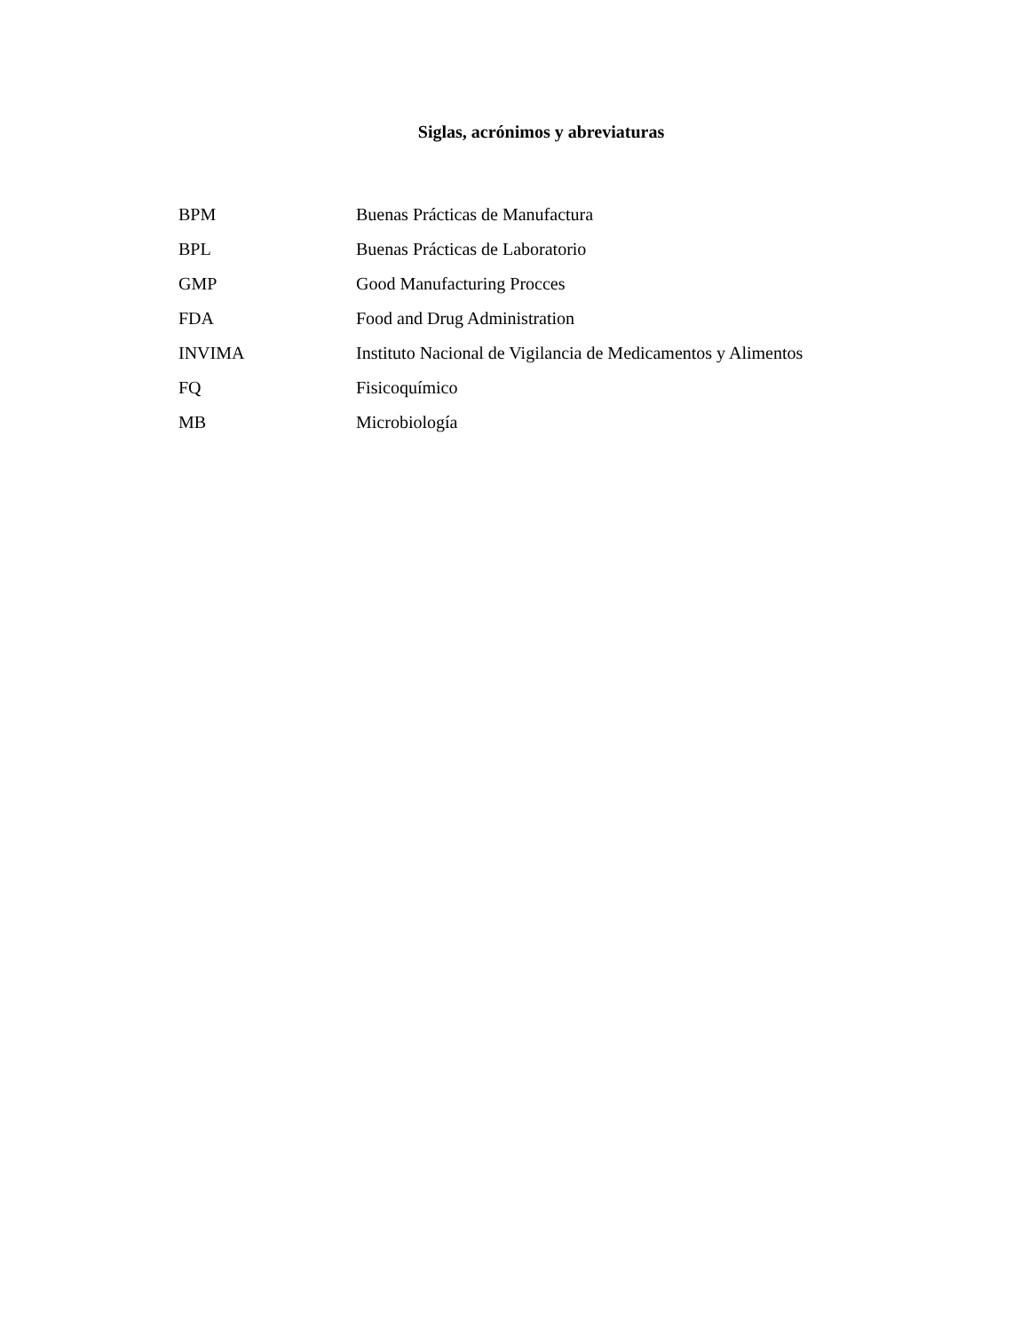Siglas, acrónimos y abreviaturas
BPM Buenas Prácticas de Manufactura
BPL Buenas Prácticas de Laboratorio
GMP Good Manufacturing Procces
FDA Food and Drug Administration
INVIMA Instituto Nacional de Vigilancia de Medicamentos y Alimentos
FQ Fisicoquímico
MB Microbiología